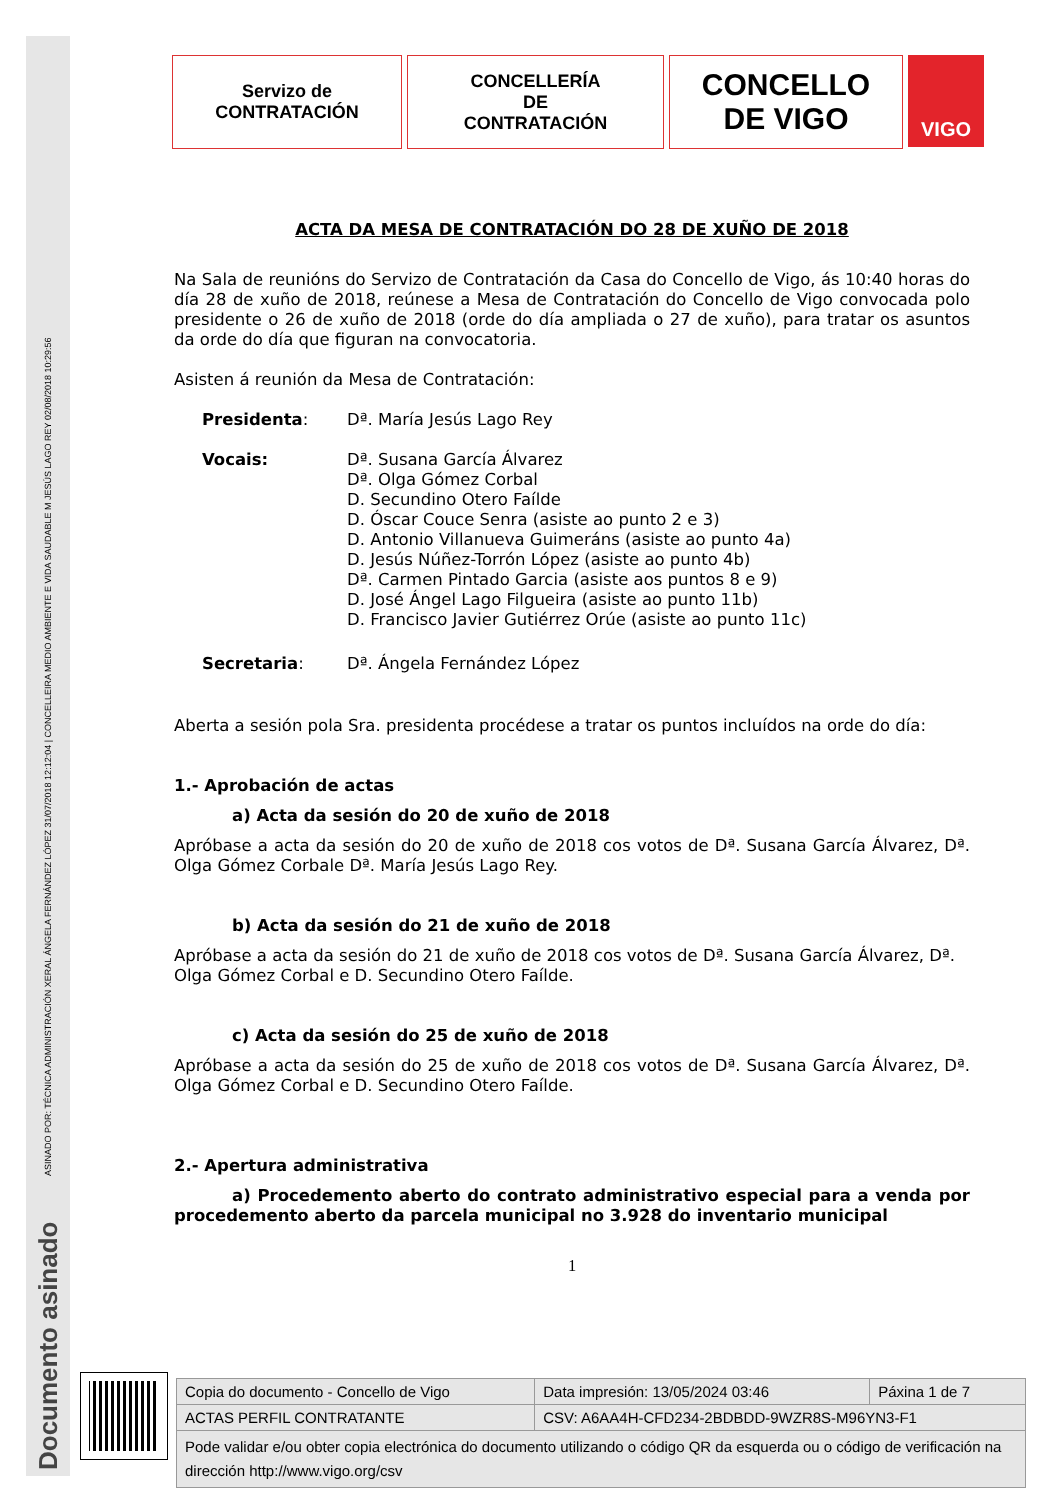ASINADO POR: TÉCNICA ADMINISTRACIÓN XERAL ÁNGELA FERNÁNDEZ LÓPEZ 31/07/2018 12:12:04 | CONCELLEIRA MEDIO AMBIENTE E VIDA SAUDABLE M JESÚS LAGO REY 02/08/2018 10:29:56
Documento asinado
Servizo de
CONTRATACIÓN
CONCELLERÍA
DE
CONTRATACIÓN
CONCELLO
DE VIGO
VIGO
ACTA DA MESA DE CONTRATACIÓN DO 28 DE XUÑO DE 2018
Na Sala de reunións do Servizo de Contratación da Casa do Concello de Vigo, ás 10:40 horas do día 28 de xuño de 2018, reúnese a Mesa de Contratación do Concello de Vigo convocada polo presidente o 26 de xuño de 2018 (orde do día ampliada o 27 de xuño), para tratar os asuntos da orde do día que figuran na convocatoria.
Asisten á reunión da Mesa de Contratación:
Presidenta: Dª. María Jesús Lago Rey
Vocais: Dª. Susana García Álvarez
Dª. Olga Gómez Corbal
D. Secundino Otero Faílde
D. Óscar Couce Senra (asiste ao punto 2 e 3)
D. Antonio Villanueva Guimeráns (asiste ao punto 4a)
D. Jesús Núñez-Torrón López (asiste ao punto 4b)
Dª. Carmen Pintado Garcia (asiste aos puntos 8 e 9)
D. José Ángel Lago Filgueira (asiste ao punto 11b)
D. Francisco Javier Gutiérrez Orúe (asiste ao punto 11c)
Secretaria: Dª. Ángela Fernández López
Aberta a sesión pola Sra. presidenta procédese a tratar os puntos incluídos na orde do día:
1.- Aprobación de actas
a) Acta da sesión do 20 de xuño de 2018
Apróbase a acta da sesión do 20 de xuño de 2018 cos votos de Dª. Susana García Álvarez, Dª. Olga Gómez Corbale Dª. María Jesús Lago Rey.
b) Acta da sesión do 21 de xuño de 2018
Apróbase a acta da sesión do 21 de xuño de 2018 cos votos de Dª. Susana García Álvarez, Dª. Olga Gómez Corbal e D. Secundino Otero Faílde.
c) Acta da sesión do 25 de xuño de 2018
Apróbase a acta da sesión do 25 de xuño de 2018 cos votos de Dª. Susana García Álvarez, Dª. Olga Gómez Corbal e D. Secundino Otero Faílde.
2.- Apertura administrativa
a) Procedemento aberto do contrato administrativo especial para a venda por procedemento aberto da parcela municipal no 3.928 do inventario municipal
1
| Copia do documento - Concello de Vigo | Data impresión: 13/05/2024 03:46 | Páxina 1 de 7 |
| ACTAS PERFIL CONTRATANTE | CSV: A6AA4H-CFD234-2BDBDD-9WZR8S-M96YN3-F1 | |
| Pode validar e/ou obter copia electrónica do documento utilizando o código QR da esquerda ou o código de verificación na dirección http://www.vigo.org/csv | | |